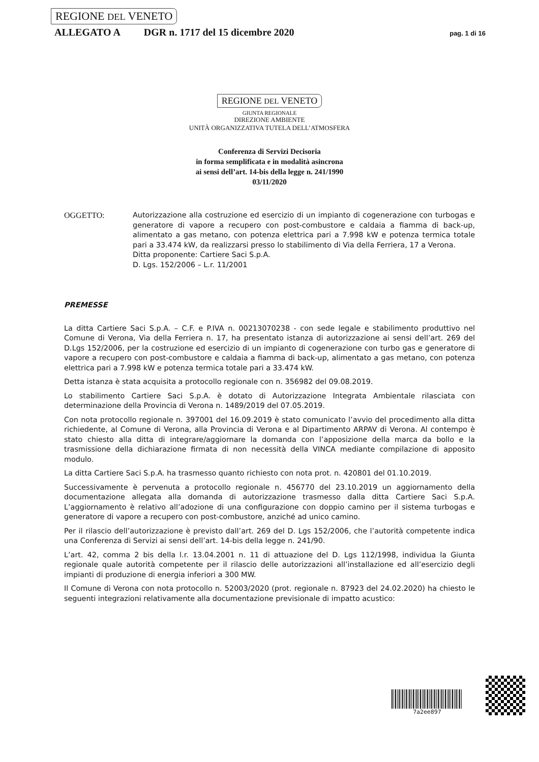REGIONE DEL VENETO
ALLEGATO A DGR n. 1717 del 15 dicembre 2020 pag. 1 di 16
REGIONE DEL VENETO
GIUNTA REGIONALE
DIREZIONE AMBIENTE
UNITÀ ORGANIZZATIVA TUTELA DELL’ATMOSFERA
Conferenza di Servizi Decisoria
in forma semplificata e in modalità asincrona
ai sensi dell’art. 14-bis della legge n. 241/1990
03/11/2020
OGGETTO: Autorizzazione alla costruzione ed esercizio di un impianto di cogenerazione con turbogas e generatore di vapore a recupero con post-combustore e caldaia a fiamma di back-up, alimentato a gas metano, con potenza elettrica pari a 7.998 kW e potenza termica totale pari a 33.474 kW, da realizzarsi presso lo stabilimento di Via della Ferriera, 17 a Verona.
Ditta proponente: Cartiere Saci S.p.A.
D. Lgs. 152/2006 – L.r. 11/2001
PREMESSE
La ditta Cartiere Saci S.p.A. – C.F. e P.IVA n. 00213070238 - con sede legale e stabilimento produttivo nel Comune di Verona, Via della Ferriera n. 17, ha presentato istanza di autorizzazione ai sensi dell’art. 269 del D.Lgs 152/2006, per la costruzione ed esercizio di un impianto di cogenerazione con turbo gas e generatore di vapore a recupero con post-combustore e caldaia a fiamma di back-up, alimentato a gas metano, con potenza elettrica pari a 7.998 kW e potenza termica totale pari a 33.474 kW.
Detta istanza è stata acquisita a protocollo regionale con n. 356982 del 09.08.2019.
Lo stabilimento Cartiere Saci S.p.A. è dotato di Autorizzazione Integrata Ambientale rilasciata con determinazione della Provincia di Verona n. 1489/2019 del 07.05.2019.
Con nota protocollo regionale n. 397001 del 16.09.2019 è stato comunicato l’avvio del procedimento alla ditta richiedente, al Comune di Verona, alla Provincia di Verona e al Dipartimento ARPAV di Verona. Al contempo è stato chiesto alla ditta di integrare/aggiornare la domanda con l’apposizione della marca da bollo e la trasmissione della dichiarazione firmata di non necessità della VINCA mediante compilazione di apposito modulo.
La ditta Cartiere Saci S.p.A. ha trasmesso quanto richiesto con nota prot. n. 420801 del 01.10.2019.
Successivamente è pervenuta a protocollo regionale n. 456770 del 23.10.2019 un aggiornamento della documentazione allegata alla domanda di autorizzazione trasmesso dalla ditta Cartiere Saci S.p.A. L’aggiornamento è relativo all’adozione di una configurazione con doppio camino per il sistema turbogas e generatore di vapore a recupero con post-combustore, anziché ad unico camino.
Per il rilascio dell’autorizzazione è previsto dall’art. 269 del D. Lgs 152/2006, che l’autorità competente indica una Conferenza di Servizi ai sensi dell’art. 14-bis della legge n. 241/90.
L’art. 42, comma 2 bis della l.r. 13.04.2001 n. 11 di attuazione del D. Lgs 112/1998, individua la Giunta regionale quale autorità competente per il rilascio delle autorizzazioni all’installazione ed all’esercizio degli impianti di produzione di energia inferiori a 300 MW.
Il Comune di Verona con nota protocollo n. 52003/2020 (prot. regionale n. 87923 del 24.02.2020) ha chiesto le seguenti integrazioni relativamente alla documentazione previsionale di impatto acustico:
7a2ee897